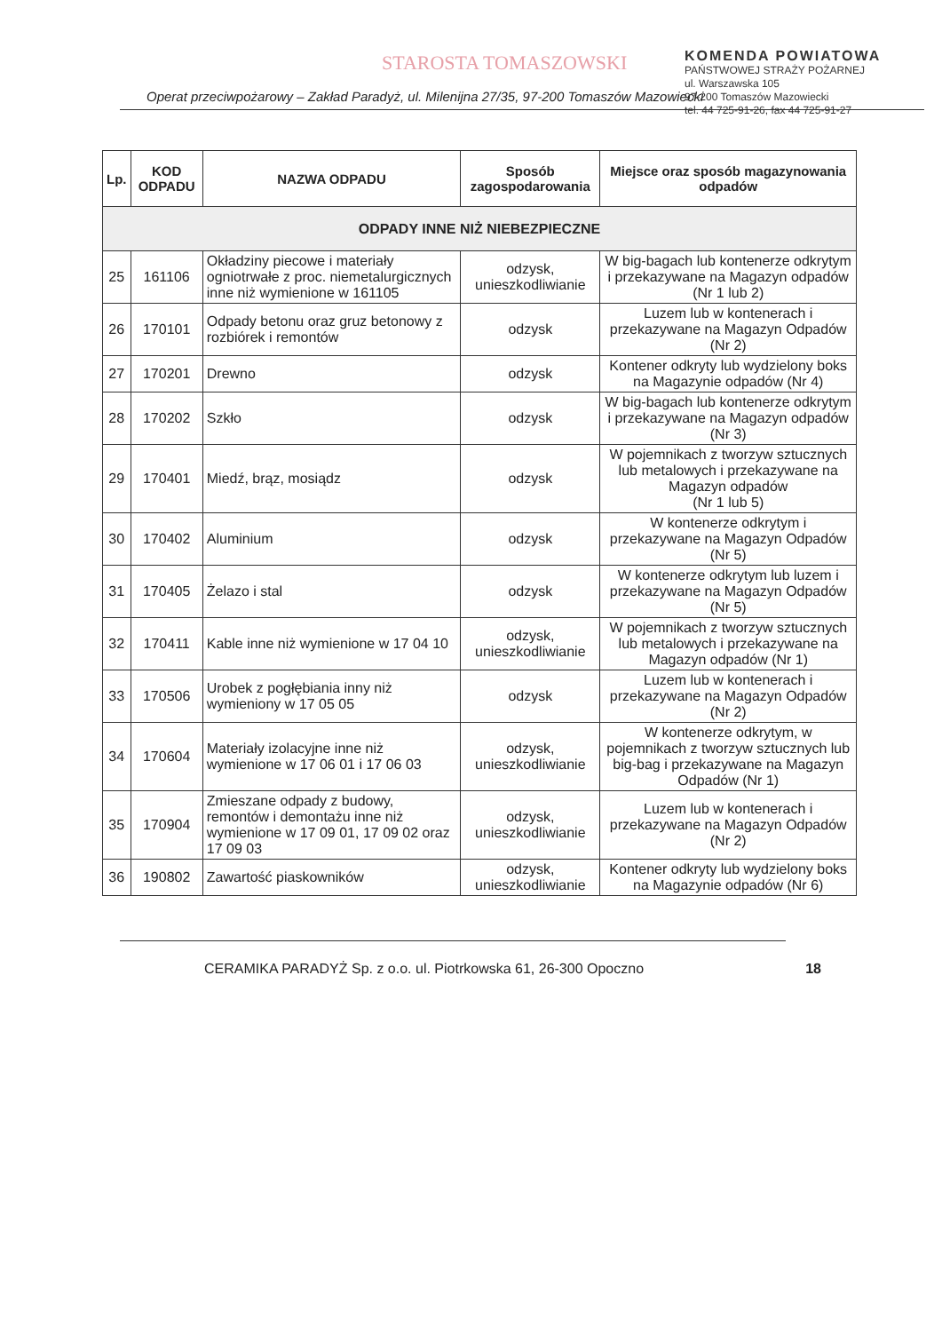STAROSTA TOMASZOWSKI
KOMENDA POWIATOWA
PAŃSTWOWEJ STRAŻY POŻARNEJ
ul. Warszawska 105
97-200 Tomaszów Mazowiecki
tel. 44 725-91-26, fax 44 725-91-27
Operat przeciwpożarowy – Zakład Paradyż, ul. Milenijna 27/35, 97-200 Tomaszów Mazowiecki
| Lp. | KOD ODPADU | NAZWA ODPADU | Sposób zagospodarowania | Miejsce oraz sposób magazynowania odpadów |
| --- | --- | --- | --- | --- |
| ODPADY INNE NIŻ NIEBEZPIECZNE | | | | |
| 25 | 161106 | Okładziny piecowe i materiały ogniotrwałe z proc. niemetalurgicznych inne niż wymienione w 161105 | odzysk, unieszkodliwianie | W big-bagach lub kontenerze odkrytym i przekazywane na Magazyn odpadów (Nr 1 lub 2) |
| 26 | 170101 | Odpady betonu oraz gruz betonowy z rozbiórek i remontów | odzysk | Luzem lub w kontenerach i przekazywane na Magazyn Odpadów (Nr 2) |
| 27 | 170201 | Drewno | odzysk | Kontener odkryty lub wydzielony boks na Magazynie odpadów (Nr 4) |
| 28 | 170202 | Szkło | odzysk | W big-bagach lub kontenerze odkrytym i przekazywane na Magazyn odpadów (Nr 3) |
| 29 | 170401 | Miedź, brąz, mosiądz | odzysk | W pojemnikach z tworzyw sztucznych lub metalowych i przekazywane na Magazyn odpadów (Nr 1 lub 5) |
| 30 | 170402 | Aluminium | odzysk | W kontenerze odkrytym i przekazywane na Magazyn Odpadów (Nr 5) |
| 31 | 170405 | Żelazo i stal | odzysk | W kontenerze odkrytym lub luzem i przekazywane na Magazyn Odpadów (Nr 5) |
| 32 | 170411 | Kable inne niż wymienione w 17 04 10 | odzysk, unieszkodliwianie | W pojemnikach z tworzyw sztucznych lub metalowych i przekazywane na Magazyn odpadów (Nr 1) |
| 33 | 170506 | Urobek z pogłębiania inny niż wymieniony w 17 05 05 | odzysk | Luzem lub w kontenerach i przekazywane na Magazyn Odpadów (Nr 2) |
| 34 | 170604 | Materiały izolacyjne inne niż wymienione w 17 06 01 i 17 06 03 | odzysk, unieszkodliwianie | W kontenerze odkrytym, w pojemnikach z tworzyw sztucznych lub big-bag i przekazywane na Magazyn Odpadów (Nr 1) |
| 35 | 170904 | Zmieszane odpady z budowy, remontów i demontażu inne niż wymienione w 17 09 01, 17 09 02 oraz 17 09 03 | odzysk, unieszkodliwianie | Luzem lub w kontenerach i przekazywane na Magazyn Odpadów (Nr 2) |
| 36 | 190802 | Zawartość piaskowników | odzysk, unieszkodliwianie | Kontener odkryty lub wydzielony boks na Magazynie odpadów (Nr 6) |
CERAMIKA PARADYŻ Sp. z o.o. ul. Piotrkowska 61, 26-300 Opoczno 18